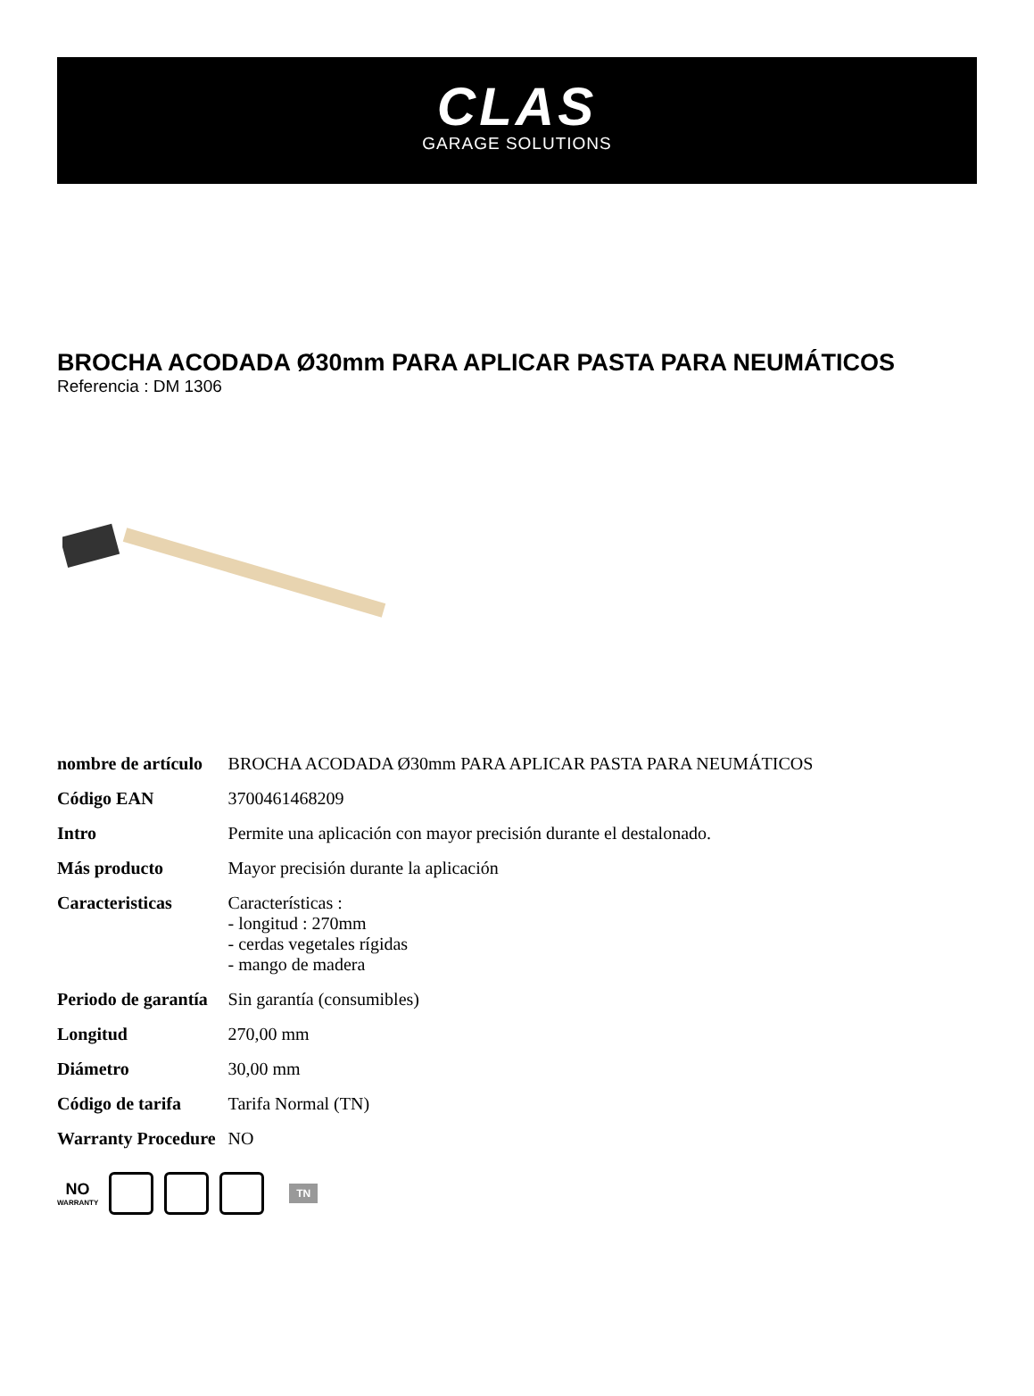CLAS
GARAGE SOLUTIONS
BROCHA ACODADA Ø30mm PARA APLICAR PASTA PARA NEUMÁTICOS
Referencia : DM 1306
| nombre de artículo | BROCHA ACODADA Ø30mm PARA APLICAR PASTA PARA NEUMÁTICOS |
| Código EAN | 3700461468209 |
| Intro | Permite una aplicación con mayor precisión durante el destalonado. |
| Más producto | Mayor precisión durante la aplicación |
| Caracteristicas | Características : - longitud : 270mm - cerdas vegetales rígidas - mango de madera |
| Periodo de garantía | Sin garantía (consumibles) |
| Longitud | 270,00 mm |
| Diámetro | 30,00 mm |
| Código de tarifa | Tarifa Normal (TN) |
| Warranty Procedure | NO |
NO
WARRANTY
TN